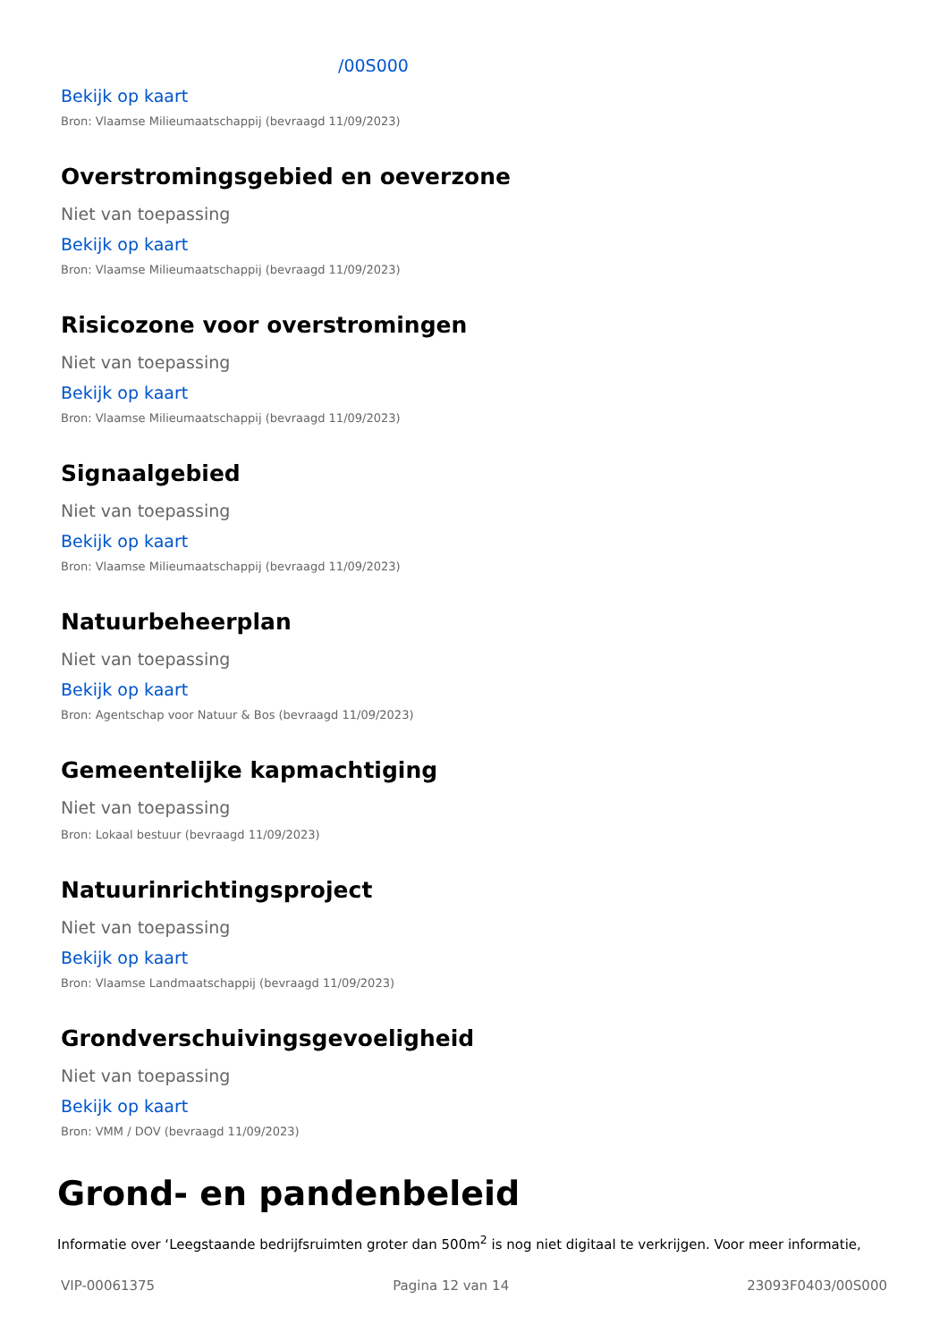/00S000
Bekijk op kaart
Bron: Vlaamse Milieumaatschappij (bevraagd 11/09/2023)
Overstromingsgebied en oeverzone
Niet van toepassing
Bekijk op kaart
Bron: Vlaamse Milieumaatschappij (bevraagd 11/09/2023)
Risicozone voor overstromingen
Niet van toepassing
Bekijk op kaart
Bron: Vlaamse Milieumaatschappij (bevraagd 11/09/2023)
Signaalgebied
Niet van toepassing
Bekijk op kaart
Bron: Vlaamse Milieumaatschappij (bevraagd 11/09/2023)
Natuurbeheerplan
Niet van toepassing
Bekijk op kaart
Bron: Agentschap voor Natuur & Bos (bevraagd 11/09/2023)
Gemeentelijke kapmachtiging
Niet van toepassing
Bron: Lokaal bestuur (bevraagd 11/09/2023)
Natuurinrichtingsproject
Niet van toepassing
Bekijk op kaart
Bron: Vlaamse Landmaatschappij (bevraagd 11/09/2023)
Grondverschuivingsgevoeligheid
Niet van toepassing
Bekijk op kaart
Bron: VMM / DOV (bevraagd 11/09/2023)
Grond- en pandenbeleid
Informatie over ‘Leegstaande bedrijfsruimten groter dan 500m<sup>2</sup> is nog niet digitaal te verkrijgen. Voor meer informatie,
VIP-00061375 Pagina 12 van 14 23093F0403/00S000